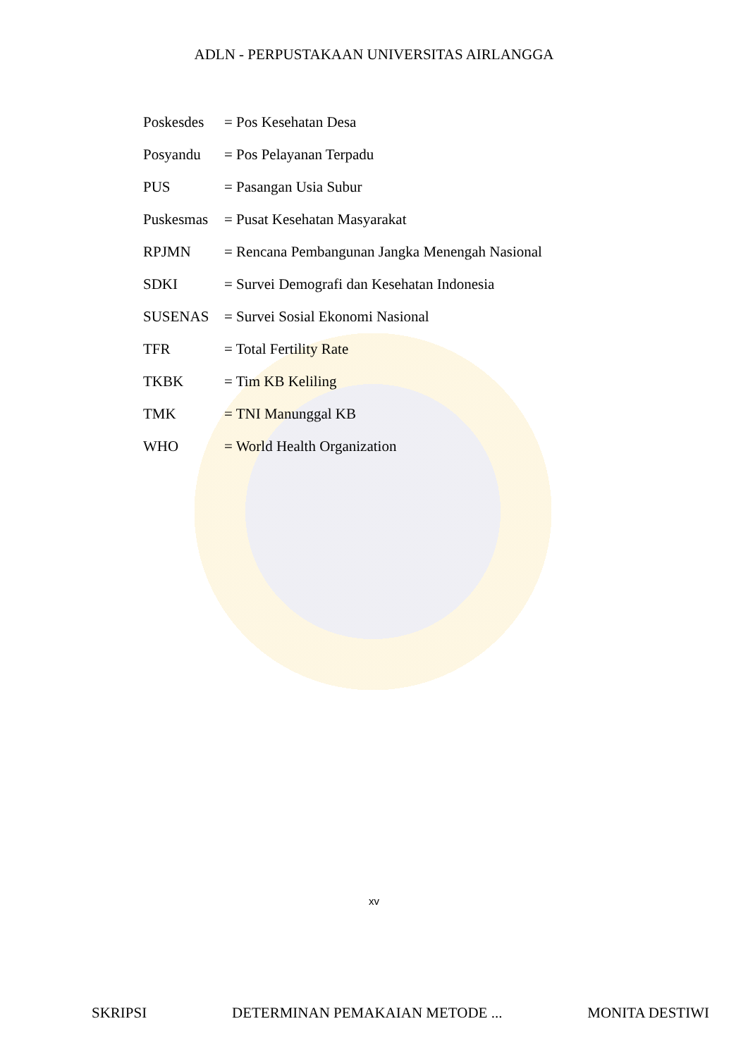ADLN - PERPUSTAKAAN UNIVERSITAS AIRLANGGA
Poskesdes = Pos Kesehatan Desa
Posyandu = Pos Pelayanan Terpadu
PUS = Pasangan Usia Subur
Puskesmas = Pusat Kesehatan Masyarakat
RPJMN = Rencana Pembangunan Jangka Menengah Nasional
SDKI = Survei Demografi dan Kesehatan Indonesia
SUSENAS = Survei Sosial Ekonomi Nasional
TFR = Total Fertility Rate
TKBK = Tim KB Keliling
TMK = TNI Manunggal KB
WHO = World Health Organization
xv
SKRIPSI DETERMINAN PEMAKAIAN METODE ... MONITA DESTIWI